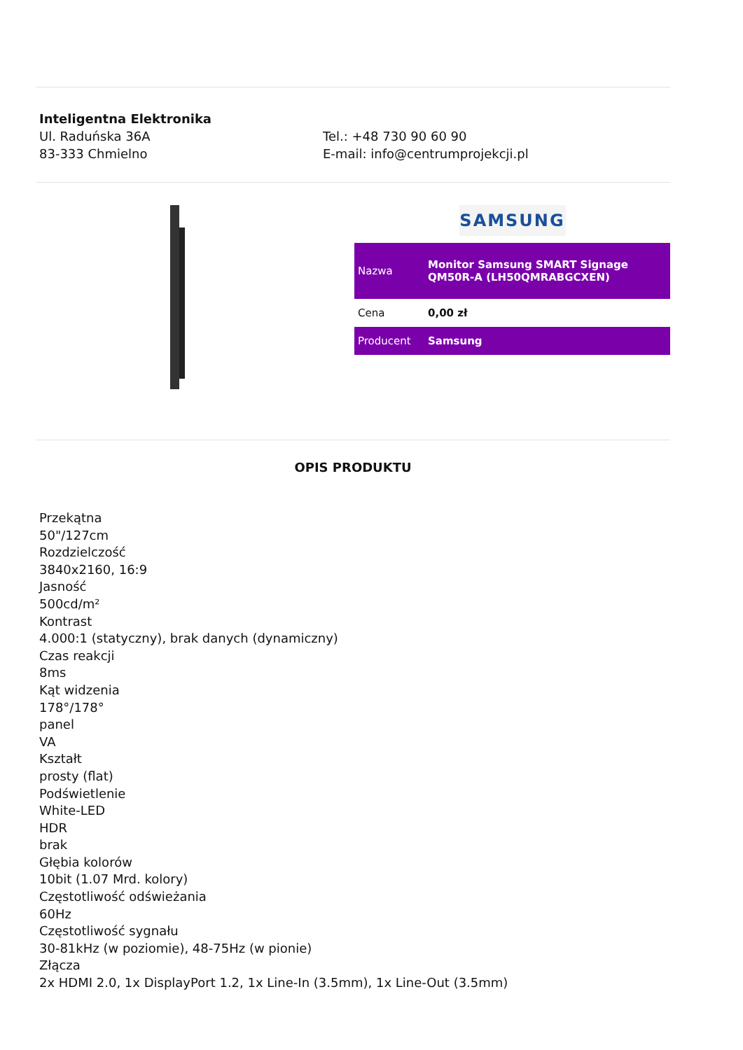Inteligentna Elektronika
Ul. Raduńska 36A
83-333 Chmielno
Tel.: +48 730 90 60 90
E-mail: info@centrumprojekcji.pl
SAMSUNG
| Nazwa | Monitor Samsung SMART Signage QM50R-A (LH50QMRABGCXEN) |
| Cena | 0,00 zł |
| Producent | Samsung |
OPIS PRODUKTU
Przekątna
50"/127cm
Rozdzielczość
3840x2160, 16:9
Jasność
500cd/m²
Kontrast
4.000:1 (statyczny), brak danych (dynamiczny)
Czas reakcji
8ms
Kąt widzenia
178°/178°
panel
VA
Kształt
prosty (flat)
Podświetlenie
White-LED
HDR
brak
Głębia kolorów
10bit (1.07 Mrd. kolory)
Częstotliwość odświeżania
60Hz
Częstotliwość sygnału
30-81kHz (w poziomie), 48-75Hz (w pionie)
Złącza
2x HDMI 2.0, 1x DisplayPort 1.2, 1x Line-In (3.5mm), 1x Line-Out (3.5mm)